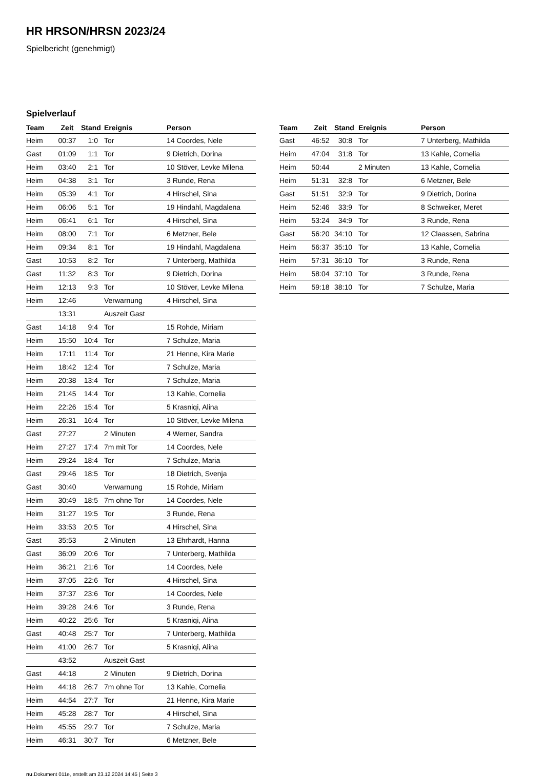HR HRSON/HRSN 2023/24
Spielbericht (genehmigt)
Spielverlauf
| Team | Zeit | Stand | Ereignis | Person |
| --- | --- | --- | --- | --- |
| Heim | 00:37 | 1:0 | Tor | 14 Coordes, Nele |
| Gast | 01:09 | 1:1 | Tor | 9 Dietrich, Dorina |
| Heim | 03:40 | 2:1 | Tor | 10 Stöver, Levke Milena |
| Heim | 04:38 | 3:1 | Tor | 3 Runde, Rena |
| Heim | 05:39 | 4:1 | Tor | 4 Hirschel, Sina |
| Heim | 06:06 | 5:1 | Tor | 19 Hindahl, Magdalena |
| Heim | 06:41 | 6:1 | Tor | 4 Hirschel, Sina |
| Heim | 08:00 | 7:1 | Tor | 6 Metzner, Bele |
| Heim | 09:34 | 8:1 | Tor | 19 Hindahl, Magdalena |
| Gast | 10:53 | 8:2 | Tor | 7 Unterberg, Mathilda |
| Gast | 11:32 | 8:3 | Tor | 9 Dietrich, Dorina |
| Heim | 12:13 | 9:3 | Tor | 10 Stöver, Levke Milena |
| Heim | 12:46 | | Verwarnung | 4 Hirschel, Sina |
| | 13:31 | | Auszeit Gast | |
| Gast | 14:18 | 9:4 | Tor | 15 Rohde, Miriam |
| Heim | 15:50 | 10:4 | Tor | 7 Schulze, Maria |
| Heim | 17:11 | 11:4 | Tor | 21 Henne, Kira Marie |
| Heim | 18:42 | 12:4 | Tor | 7 Schulze, Maria |
| Heim | 20:38 | 13:4 | Tor | 7 Schulze, Maria |
| Heim | 21:45 | 14:4 | Tor | 13 Kahle, Cornelia |
| Heim | 22:26 | 15:4 | Tor | 5 Krasniqi, Alina |
| Heim | 26:31 | 16:4 | Tor | 10 Stöver, Levke Milena |
| Gast | 27:27 | | 2 Minuten | 4 Werner, Sandra |
| Heim | 27:27 | 17:4 | 7m mit Tor | 14 Coordes, Nele |
| Heim | 29:24 | 18:4 | Tor | 7 Schulze, Maria |
| Gast | 29:46 | 18:5 | Tor | 18 Dietrich, Svenja |
| Gast | 30:40 | | Verwarnung | 15 Rohde, Miriam |
| Heim | 30:49 | 18:5 | 7m ohne Tor | 14 Coordes, Nele |
| Heim | 31:27 | 19:5 | Tor | 3 Runde, Rena |
| Heim | 33:53 | 20:5 | Tor | 4 Hirschel, Sina |
| Gast | 35:53 | | 2 Minuten | 13 Ehrhardt, Hanna |
| Gast | 36:09 | 20:6 | Tor | 7 Unterberg, Mathilda |
| Heim | 36:21 | 21:6 | Tor | 14 Coordes, Nele |
| Heim | 37:05 | 22:6 | Tor | 4 Hirschel, Sina |
| Heim | 37:37 | 23:6 | Tor | 14 Coordes, Nele |
| Heim | 39:28 | 24:6 | Tor | 3 Runde, Rena |
| Heim | 40:22 | 25:6 | Tor | 5 Krasniqi, Alina |
| Gast | 40:48 | 25:7 | Tor | 7 Unterberg, Mathilda |
| Heim | 41:00 | 26:7 | Tor | 5 Krasniqi, Alina |
| | 43:52 | | Auszeit Gast | |
| Gast | 44:18 | | 2 Minuten | 9 Dietrich, Dorina |
| Heim | 44:18 | 26:7 | 7m ohne Tor | 13 Kahle, Cornelia |
| Heim | 44:54 | 27:7 | Tor | 21 Henne, Kira Marie |
| Heim | 45:28 | 28:7 | Tor | 4 Hirschel, Sina |
| Heim | 45:55 | 29:7 | Tor | 7 Schulze, Maria |
| Heim | 46:31 | 30:7 | Tor | 6 Metzner, Bele |
| Team | Zeit | Stand | Ereignis | Person |
| --- | --- | --- | --- | --- |
| Gast | 46:52 | 30:8 | Tor | 7 Unterberg, Mathilda |
| Heim | 47:04 | 31:8 | Tor | 13 Kahle, Cornelia |
| Heim | 50:44 | | 2 Minuten | 13 Kahle, Cornelia |
| Heim | 51:31 | 32:8 | Tor | 6 Metzner, Bele |
| Gast | 51:51 | 32:9 | Tor | 9 Dietrich, Dorina |
| Heim | 52:46 | 33:9 | Tor | 8 Schweiker, Meret |
| Heim | 53:24 | 34:9 | Tor | 3 Runde, Rena |
| Gast | 56:20 | 34:10 | Tor | 12 Claassen, Sabrina |
| Heim | 56:37 | 35:10 | Tor | 13 Kahle, Cornelia |
| Heim | 57:31 | 36:10 | Tor | 3 Runde, Rena |
| Heim | 58:04 | 37:10 | Tor | 3 Runde, Rena |
| Heim | 59:18 | 38:10 | Tor | 7 Schulze, Maria |
nu.Dokument 011e, erstellt am 23.12.2024 14:45 | Seite 3